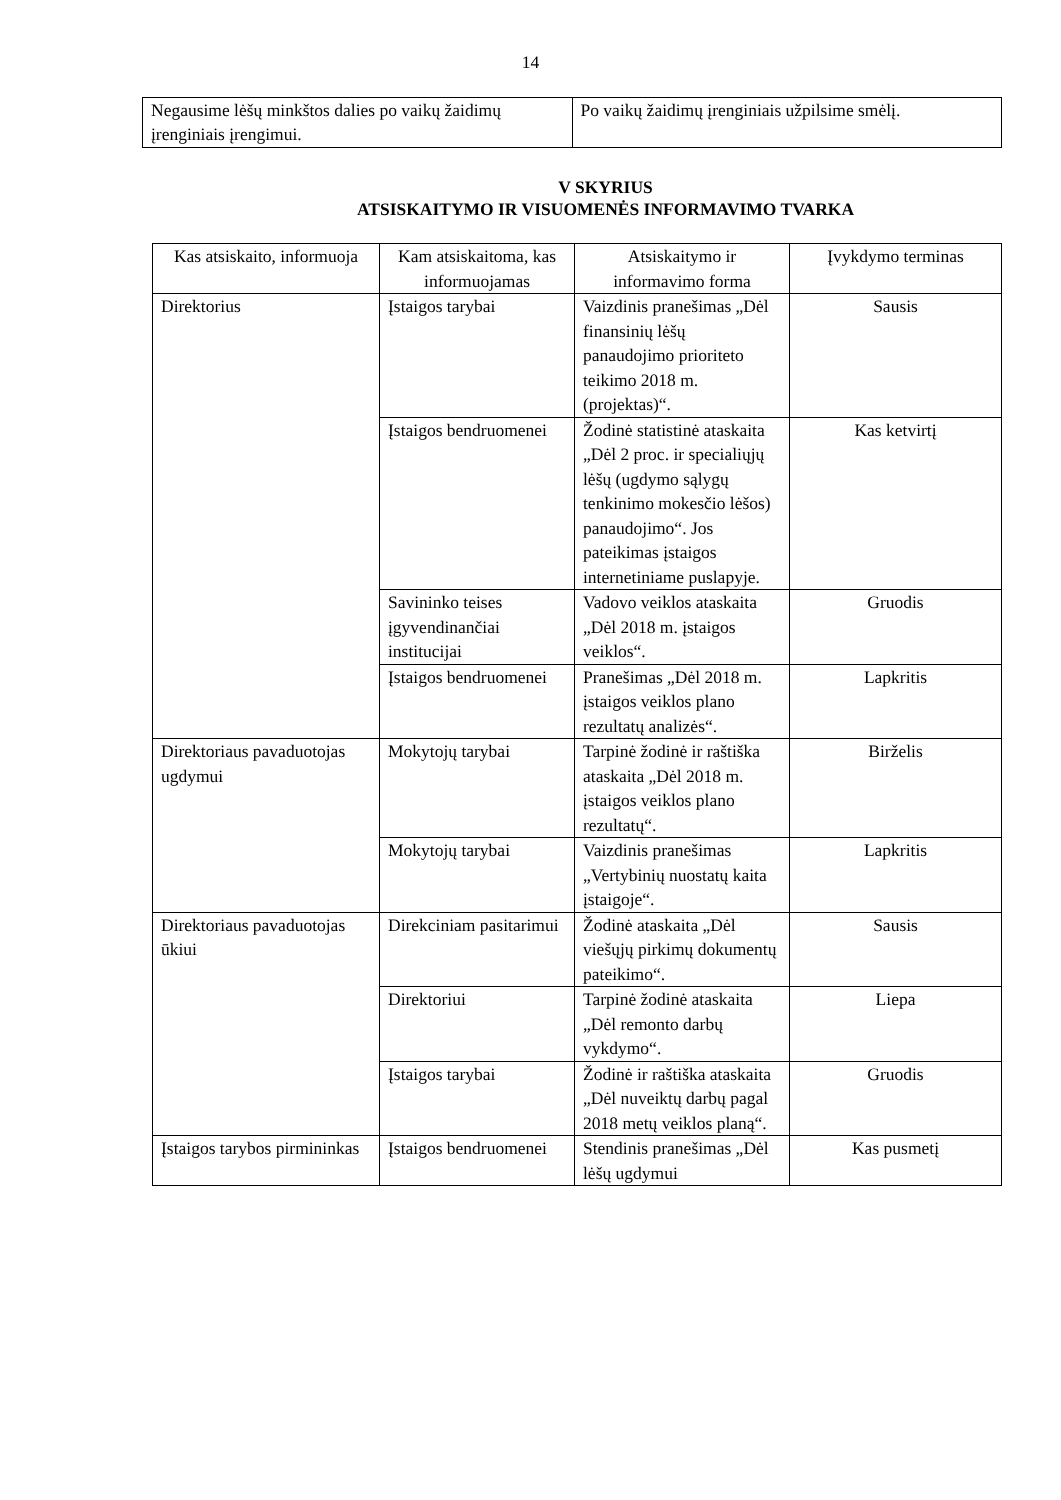14
| Negausime lėšų minkštos dalies po vaikų žaidimų įrenginiais įrengimui. | Po vaikų žaidimų įrenginiais užpilsime smėlį. |
V SKYRIUS
ATSISKAITYMO IR VISUOMENĖS INFORMAVIMO TVARKA
| Kas atsiskaito, informuoja | Kam atsiskaitoma, kas informuojamas | Atsiskaitymo ir informavimo forma | Įvykdymo terminas |
| Direktorius | Įstaigos tarybai | Vaizdinis pranešimas „Dėl finansinių lėšų panaudojimo prioriteto teikimo 2018 m. (projektas)“. | Sausis |
| | Įstaigos bendruomenei | Žodinė statistinė ataskaita „Dėl 2 proc. ir specialiųjų lėšų (ugdymo sąlygų tenkinimo mokesčio lėšos) panaudojimo“. Jos pateikimas įstaigos internetiniame puslapyje. | Kas ketvirtį |
| | Savininko teises įgyvendinančiai institucijai | Vadovo veiklos ataskaita „Dėl 2018 m. įstaigos veiklos“. | Gruodis |
| | Įstaigos bendruomenei | Pranešimas „Dėl 2018 m. įstaigos veiklos plano rezultatų analizės“. | Lapkritis |
| Direktoriaus pavaduotojas ugdymui | Mokytojų tarybai | Tarpinė žodinė ir raštiška ataskaita „Dėl 2018 m. įstaigos veiklos plano rezultatų“. | Birželis |
| | Mokytojų tarybai | Vaizdinis pranešimas „Vertybinių nuostatų kaita įstaigoje“. | Lapkritis |
| Direktoriaus pavaduotojas ūkiui | Direkciniam pasitarimui | Žodinė ataskaita „Dėl viešųjų pirkimų dokumentų pateikimo“. | Sausis |
| | Direktoriui | Tarpinė žodinė ataskaita „Dėl remonto darbų vykdymo“. | Liepa |
| | Įstaigos tarybai | Žodinė ir raštiška ataskaita „Dėl nuveiktų darbų pagal 2018 metų veiklos planą“. | Gruodis |
| Įstaigos tarybos pirmininkas | Įstaigos bendruomenei | Stendinis pranešimas „Dėl lėšų ugdymui | Kas pusmetį |